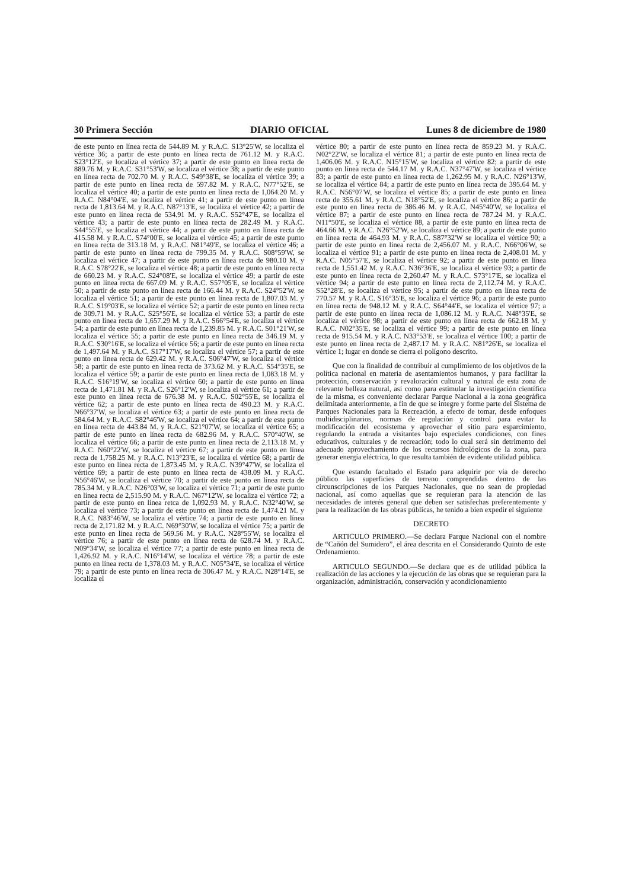30 Primera Sección DIARIO OFICIAL Lunes 8 de diciembre de 1980
de este punto en línea recta de 544.89 M. y R.A.C. S13°25'W, se localiza el vértice 36; a partir de este punto en línea recta de 761.12 M. y R.A.C. S23°12'E, se localiza el vértice 37; a partir de este punto en línea recta de 889.76 M. y R.A.C. S31°53'W, se localiza el vértice 38; a partir de este punto en línea recta de 702.70 M. y R.A.C. S49°38'E, se localiza el vértice 39; a partir de este punto en línea recta de 597.82 M. y R.A.C. N77°52'E, se localiza el vértice 40; a partir de este punto en línea recta de 1,064.20 M. y R.A.C. N84°04'E, se localiza el vértice 41; a partir de este punto en línea recta de 1,813.64 M. y R.A.C. N87°13'E, se localiza el vértice 42; a partir de este punto en línea recta de 534.91 M. y R.A.C. S52°47'E, se localiza el vértice 43; a partir de este punto en línea recta de 282.49 M. y R.A.C. S44°55'E, se localiza el vértice 44; a partir de este punto en línea recta de 415.58 M. y R.A.C. S74°00'E, se localiza el vértice 45; a partir de este punto en línea recta de 313.18 M. y R.A.C. N81°49'E, se localiza el vértice 46; a partir de este punto en línea recta de 799.35 M. y R.A.C. S08°59'W, se localiza el vértice 47; a partir de este punto en línea recta de 980.10 M. y R.A.C. S78°22'E, se localiza el vértice 48; a partir de este punto en línea recta de 660.23 M. y R.A.C. S24°08'E, se localiza el vértice 49; a partir de este punto en línea recta de 667.09 M. y R.A.C. S57°05'E, se localiza el vértice 50; a partir de este punto en línea recta de 166.44 M. y R.A.C. S24°52'W, se localiza el vértice 51; a partir de este punto en línea recta de 1,807.03 M. y R.A.C. S19°03'E, se localiza el vértice 52; a partir de este punto en línea recta de 309.71 M. y R.A.C. S25°56'E, se localiza el vértice 53; a partir de este punto en línea recta de 1,657.29 M. y R.A.C. S66°54'E, se localiza el vértice 54; a partir de este punto en línea recta de 1,239.85 M. y R.A.C. S01°21'W, se localiza el vértice 55; a partir de este punto en línea recta de 346.19 M. y R.A.C. S30°16'E, se localiza el vértice 56; a partir de este punto en línea recta de 1,497.64 M. y R.A.C. S17°17'W, se localiza el vértice 57; a partir de este punto en línea recta de 629.42 M. y R.A.C. S06°47'W, se localiza el vértice 58; a partir de este punto en línea recta de 373.62 M. y R.A.C. S54°35'E, se localiza el vértice 59; a partir de este punto en línea recta de 1,083.18 M. y R.A.C. S16°19'W, se localiza el vértice 60; a partir de este punto en línea recta de 1,471.81 M. y R.A.C. S26°12'W, se localiza el vértice 61; a partir de este punto en línea recta de 676.38 M. y R.A.C. S02°55'E, se localiza el vértice 62; a partir de este punto en línea recta de 490.23 M. y R.A.C. N66°37'W, se localiza el vértice 63; a partir de este punto en línea recta de 584.64 M. y R.A.C. S82°46'W, se localiza el vértice 64; a partir de este punto en línea recta de 443.84 M. y R.A.C. S21°07'W, se localiza el vértice 65; a partir de este punto en línea recta de 682.96 M. y R.A.C. S70°40'W, se localiza el vértice 66; a partir de este punto en línea recta de 2,113.18 M. y R.A.C. N60°22'W, se localiza el vértice 67; a partir de este punto en línea recta de 1,758.25 M. y R.A.C. N13°23'E, se localiza el vértice 68; a partir de este punto en línea recta de 1,873.45 M. y R.A.C. N39°47'W, se localiza el vértice 69; a partir de este punto en línea recta de 438.09 M. y R.A.C. N56°46'W, se localiza el vértice 70; a partir de este punto en línea recta de 785.34 M. y R.A.C. N26°03'W, se localiza el vértice 71; a partir de este punto en línea recta de 2,515.90 M. y R.A.C. N67°12'W, se localiza el vértice 72; a partir de este punto en línea retca de 1,092.93 M. y R.A.C. N32°40'W, se localiza el vértice 73; a partir de este punto en línea recta de 1,474.21 M. y R.A.C. N83°46'W, se localiza el vértice 74; a partir de este punto en línea recta de 2,171.82 M. y R.A.C. N69°30'W, se localiza el vértice 75; a partir de este punto en línea recta de 569.56 M. y R.A.C. N28°55'W, se localiza el vértice 76; a partir de este punto en línea recta de 628.74 M. y R.A.C. N09°34'W, se localiza el vértice 77; a partir de este punto en línea recta de 1,426.92 M. y R.A.C. N16°14'W, se localiza el vértice 78; a partir de este punto en línea recta de 1,378.03 M. y R.A.C. N05°34'E, se localiza el vértice 79; a partir de este punto en línea recta de 306.47 M. y R.A.C. N28°14'E, se localiza el
vértice 80; a partir de este punto en línea recta de 859.23 M. y R.A.C. N02°22'W, se localiza el vértice 81; a partir de este punto en línea recta de 1,406.06 M. y R.A.C. N15°15'W, se localiza el vértice 82; a partir de este punto en línea recta de 544.17 M. y R.A.C. N37°47'W, se localiza el vértice 83; a partir de este punto en línea recta de 1,262.95 M. y R.A.C. N26°13'W, se localiza el vértice 84; a partir de este punto en línea recta de 395.64 M. y R.A.C. N56°07'W, se localiza el vértice 85; a partir de este punto en línea recta de 355.61 M. y R.A.C. N18°52'E, se localiza el vértice 86; a partir de este punto en línea recta de 386.46 M. y R.A.C. N45°40'W, se localiza el vértice 87; a partir de este punto en línea recta de 787.24 M. y R.A.C. N11°50'E, se localiza el vértice 88, a partir de este punto en línea recta de 464.66 M. y R.A.C. N26°52'W, se localiza el vértice 89; a partir de este punto en línea recta de 464.93 M. y R.A.C. S87°32'W se localiza el vértice 90; a partir de este punto en línea recta de 2,456.07 M. y R.A.C. N66°06'W, se localiza el vértice 91; a partir de este punto en línea recta de 2,408.01 M. y R.A.C. N05°57'E, se localiza el vértice 92; a partir de este punto en línea recta de 1,551.42 M. y R.A.C. N36°36'E, se localiza el vértice 93; a partir de este punto en línea recta de 2,260.47 M. y R.A.C. S73°17'E, se localiza el vértice 94; a partir de este punto en línea recta de 2,112.74 M. y R.A.C. S52°28'E, se localiza el vértice 95; a partir de este punto en línea recta de 770.57 M. y R.A.C. S16°35'E, se localiza el vértice 96; a partir de este punto en línea recta de 948.12 M. y R.A.C. S64°44'E, se localiza el vértice 97; a partir de este punto en línea recta de 1,086.12 M. y R.A.C. N48°35'E, se localiza el vértice 98; a partir de este punto en línea recta de 662.18 M. y R.A.C. N02°35'E, se localiza el vértice 99; a partir de este punto en línea recta de 915.54 M. y R.A.C. N33°53'E, se localiza el vértice 100; a partir de este punto en línea recta de 2,487.17 M. y R.A.C. N81°26'E, se localiza el vértice 1; lugar en donde se cierra el polígono descrito.
Que con la finalidad de contribuir al cumplimiento de los objetivos de la política nacional en materia de asentamientos humanos, y para facilitar la protección, conservación y revaloración cultural y natural de esta zona de relevante belleza natural, así como para estimular la investigación científica de la misma, es conveniente declarar Parque Nacional a la zona geográfica delimitada anteriormente, a fin de que se integre y forme parte del Sistema de Parques Nacionales para la Recreación, a efecto de tomar, desde enfoques multidisciplinarios, normas de regulación y control para evitar la modificación del ecosistema y aprovechar el sitio para esparcimiento, regulando la entrada a visitantes bajo especiales condiciones, con fines educativos, culturales y de recreación; todo lo cual será sin detrimento del adecuado aprovechamiento de los recursos hidrológicos de la zona, para generar energía eléctrica, lo que resulta también de evidente utilidad pública.
Que estando facultado el Estado para adquirir por vía de derecho público las superficies de terreno comprendidas dentro de las circunscripciones de los Parques Nacionales, que no sean de propiedad nacional, así como aquellas que se requieran para la atención de las necesidades de interés general que deben ser satisfechas preferentemente y para la realización de las obras públicas, he tenido a bien expedir el siguiente
DECRETO
ARTICULO PRIMERO.—Se declara Parque Nacional con el nombre de “Cañón del Sumidero”, el área descrita en el Considerando Quinto de este Ordenamiento.
ARTICULO SEGUNDO.—Se declara que es de utilidad pública la realización de las acciones y la ejecución de las obras que se requieran para la organización, administración, conservación y acondicionamiento